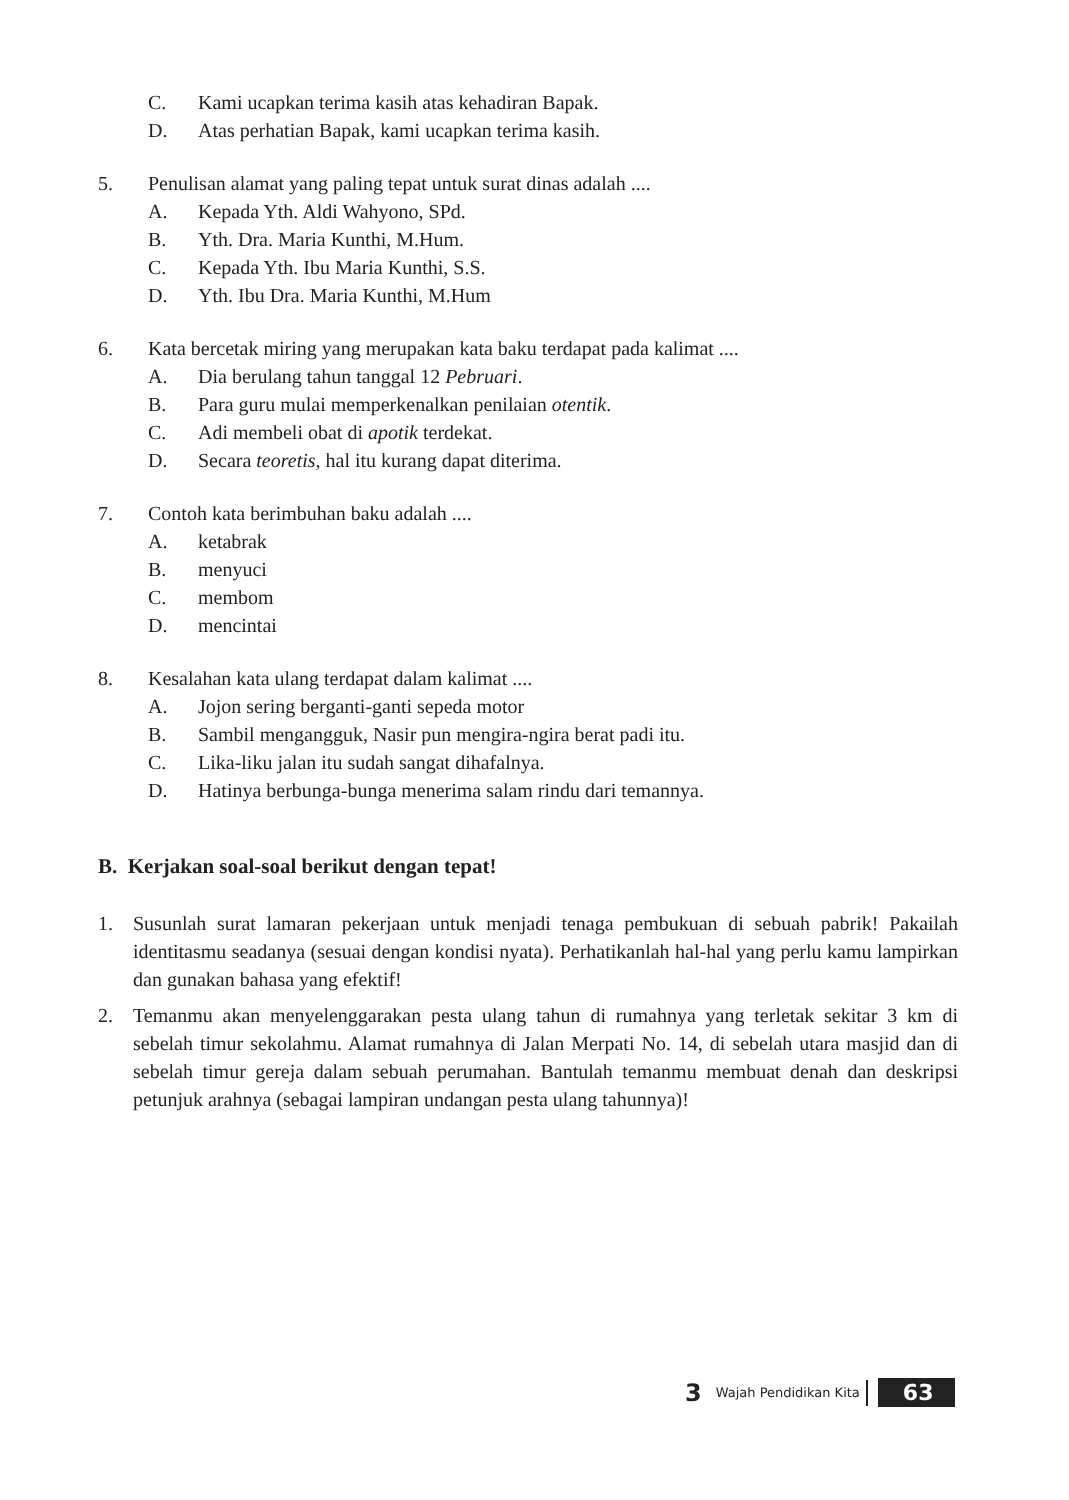C. Kami ucapkan terima kasih atas kehadiran Bapak.
D. Atas perhatian Bapak, kami ucapkan terima kasih.
5. Penulisan alamat yang paling tepat untuk surat dinas adalah ....
A. Kepada Yth. Aldi Wahyono, SPd.
B. Yth. Dra. Maria Kunthi, M.Hum.
C. Kepada Yth. Ibu Maria Kunthi, S.S.
D. Yth. Ibu Dra. Maria Kunthi, M.Hum
6. Kata bercetak miring yang merupakan kata baku terdapat pada kalimat ....
A. Dia berulang tahun tanggal 12 Pebruari.
B. Para guru mulai memperkenalkan penilaian otentik.
C. Adi membeli obat di apotik terdekat.
D. Secara teoretis, hal itu kurang dapat diterima.
7. Contoh kata berimbuhan baku adalah ....
A. ketabrak
B. menyuci
C. membom
D. mencintai
8. Kesalahan kata ulang terdapat dalam kalimat ....
A. Jojon sering berganti-ganti sepeda motor
B. Sambil mengangguk, Nasir pun mengira-ngira berat padi itu.
C. Lika-liku jalan itu sudah sangat dihafalnya.
D. Hatinya berbunga-bunga menerima salam rindu dari temannya.
B. Kerjakan soal-soal berikut dengan tepat!
1. Susunlah surat lamaran pekerjaan untuk menjadi tenaga pembukuan di sebuah pabrik! Pakailah identitasmu seadanya (sesuai dengan kondisi nyata). Perhatikanlah hal-hal yang perlu kamu lampirkan dan gunakan bahasa yang efektif!
2. Temanmu akan menyelenggarakan pesta ulang tahun di rumahnya yang terletak sekitar 3 km di sebelah timur sekolahmu. Alamat rumahnya di Jalan Merpati No. 14, di sebelah utara masjid dan di sebelah timur gereja dalam sebuah perumahan. Bantulah temanmu membuat denah dan deskripsi petunjuk arahnya (sebagai lampiran undangan pesta ulang tahunnya)!
3 Wajah Pendidikan Kita 63